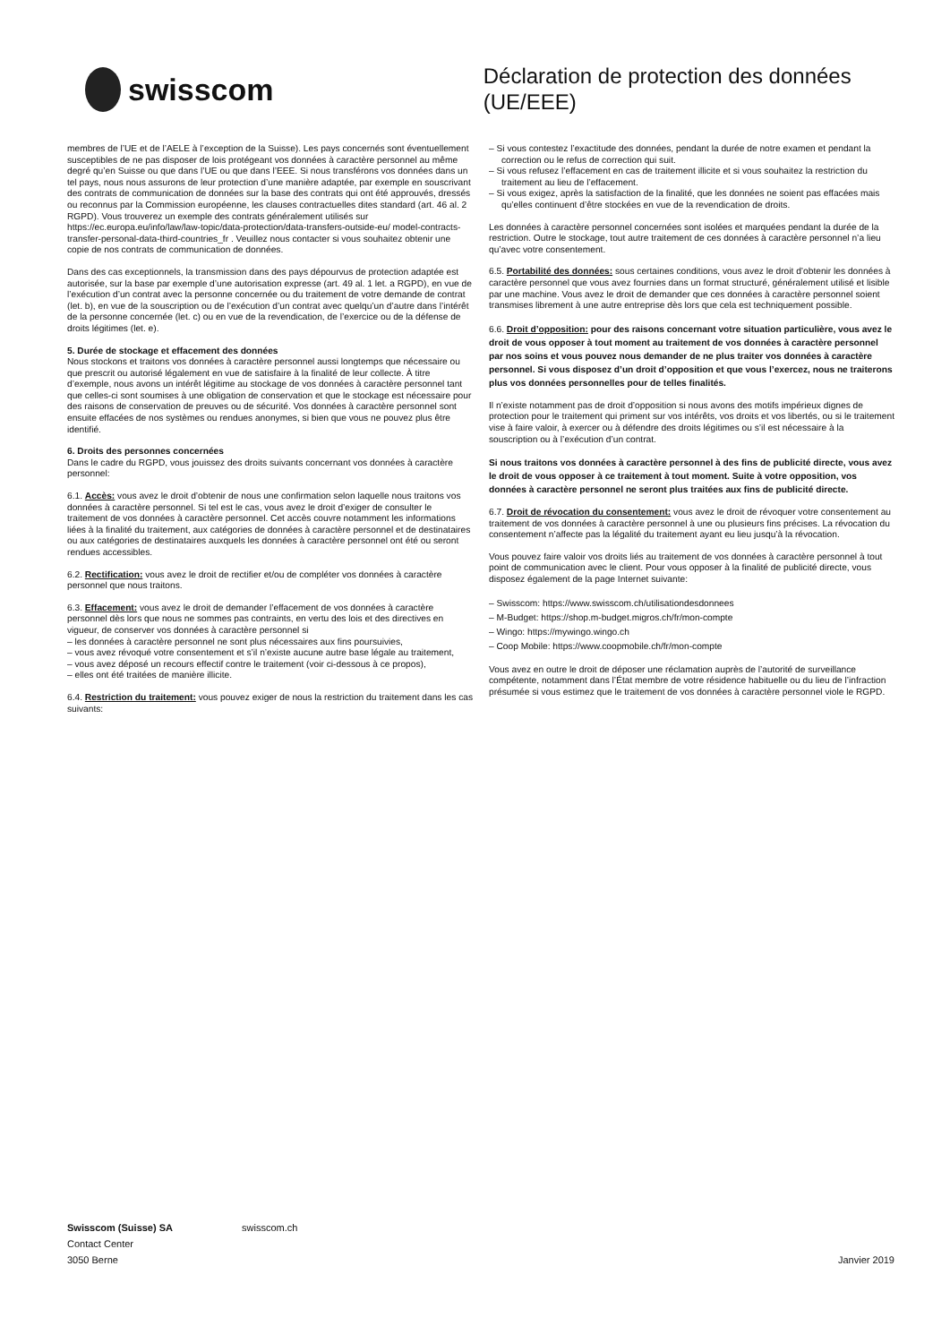swisscom
Déclaration de protection des données (UE/EEE)
membres de l’UE et de l’AELE à l’exception de la Suisse). Les pays concernés sont éventuellement susceptibles de ne pas disposer de lois protégeant vos données à caractère personnel au même degré qu’en Suisse ou que dans l’UE ou que dans l’EEE. Si nous transférons vos données dans un tel pays, nous nous assurons de leur protection d’une manière adaptée, par exemple en souscrivant des contrats de communication de données sur la base des contrats qui ont été approuvés, dressés ou reconnus par la Commission européenne, les clauses contractuelles dites standard (art. 46 al. 2 RGPD). Vous trouverez un exemple des contrats généralement utilisés sur https://ec.europa.eu/info/law/law-topic/data-protection/data-transfers-outside-eu/ model-contracts-transfer-personal-data-third-countries_fr . Veuillez nous contacter si vous souhaitez obtenir une copie de nos contrats de communication de données.
Dans des cas exceptionnels, la transmission dans des pays dépourvus de protection adaptée est autorisée, sur la base par exemple d’une autorisation expresse (art. 49 al. 1 let. a RGPD), en vue de l’exécution d’un contrat avec la personne concernée ou du traitement de votre demande de contrat (let. b), en vue de la souscription ou de l’exécution d’un contrat avec quelqu’un d’autre dans l’intérêt de la personne concernée (let. c) ou en vue de la revendication, de l’exercice ou de la défense de droits légitimes (let. e).
5. Durée de stockage et effacement des données
Nous stockons et traitons vos données à caractère personnel aussi longtemps que nécessaire ou que prescrit ou autorisé légalement en vue de satisfaire à la finalité de leur collecte. À titre d’exemple, nous avons un intérêt légitime au stockage de vos données à caractère personnel tant que celles-ci sont soumises à une obligation de conservation et que le stockage est nécessaire pour des raisons de conservation de preuves ou de sécurité. Vos données à caractère personnel sont ensuite effacées de nos systèmes ou rendues anonymes, si bien que vous ne pouvez plus être identifié.
6. Droits des personnes concernées
Dans le cadre du RGPD, vous jouissez des droits suivants concernant vos données à caractère personnel:
6.1. Accès: vous avez le droit d’obtenir de nous une confirmation selon laquelle nous traitons vos données à caractère personnel. Si tel est le cas, vous avez le droit d’exiger de consulter le traitement de vos données à caractère personnel. Cet accès couvre notamment les informations liées à la finalité du traitement, aux catégories de données à caractère personnel et de destinataires ou aux catégories de destinataires auxquels les données à caractère personnel ont été ou seront rendues accessibles.
6.2. Rectification: vous avez le droit de rectifier et/ou de compléter vos données à caractère personnel que nous traitons.
6.3. Effacement: vous avez le droit de demander l’effacement de vos données à caractère personnel dès lors que nous ne sommes pas contraints, en vertu des lois et des directives en vigueur, de conserver vos données à caractère personnel si
– les données à caractère personnel ne sont plus nécessaires aux fins poursuivies,
– vous avez révoqué votre consentement et s’il n’existe aucune autre base légale au traitement,
– vous avez déposé un recours effectif contre le traitement (voir ci-dessous à ce propos),
– elles ont été traitées de manière illicite.
6.4. Restriction du traitement: vous pouvez exiger de nous la restriction du traitement dans les cas suivants:
– Si vous contestez l’exactitude des données, pendant la durée de notre examen et pendant la correction ou le refus de correction qui suit.
– Si vous refusez l’effacement en cas de traitement illicite et si vous souhaitez la restriction du traitement au lieu de l’effacement.
– Si vous exigez, après la satisfaction de la finalité, que les données ne soient pas effacées mais qu’elles continuent d’être stockées en vue de la revendication de droits.
Les données à caractère personnel concernées sont isolées et marquées pendant la durée de la restriction. Outre le stockage, tout autre traitement de ces données à caractère personnel n’a lieu qu’avec votre consentement.
6.5. Portabilité des données: sous certaines conditions, vous avez le droit d’obtenir les données à caractère personnel que vous avez fournies dans un format structuré, généralement utilisé et lisible par une machine. Vous avez le droit de demander que ces données à caractère personnel soient transmises librement à une autre entreprise dès lors que cela est techniquement possible.
6.6. Droit d’opposition: pour des raisons concernant votre situation particulière, vous avez le droit de vous opposer à tout moment au traitement de vos données à caractère personnel par nos soins et vous pouvez nous demander de ne plus traiter vos données à caractère personnel. Si vous disposez d’un droit d’opposition et que vous l’exercez, nous ne traiterons plus vos données personnelles pour de telles finalités.
Il n’existe notamment pas de droit d’opposition si nous avons des motifs impérieux dignes de protection pour le traitement qui priment sur vos intérêts, vos droits et vos libertés, ou si le traitement vise à faire valoir, à exercer ou à défendre des droits légitimes ou s’il est nécessaire à la souscription ou à l’exécution d’un contrat.
Si nous traitons vos données à caractère personnel à des fins de publicité directe, vous avez le droit de vous opposer à ce traitement à tout moment. Suite à votre opposition, vos données à caractère personnel ne seront plus traitées aux fins de publicité directe.
6.7. Droit de révocation du consentement: vous avez le droit de révoquer votre consentement au traitement de vos données à caractère personnel à une ou plusieurs fins précises. La révocation du consentement n’affecte pas la légalité du traitement ayant eu lieu jusqu’à la révocation.
Vous pouvez faire valoir vos droits liés au traitement de vos données à caractère personnel à tout point de communication avec le client. Pour vous opposer à la finalité de publicité directe, vous disposez également de la page Internet suivante:
– Swisscom: https://www.swisscom.ch/utilisationdesdonnees
– M-Budget: https://shop.m-budget.migros.ch/fr/mon-compte
– Wingo: https://mywingo.wingo.ch
– Coop Mobile: https://www.coopmobile.ch/fr/mon-compte
Vous avez en outre le droit de déposer une réclamation auprès de l’autorité de surveillance compétente, notamment dans l’État membre de votre résidence habituelle ou du lieu de l’infraction présumée si vous estimez que le traitement de vos données à caractère personnel viole le RGPD.
Swisscom (Suisse) SA
Contact Center
3050 Berne
swisscom.ch Janvier 2019